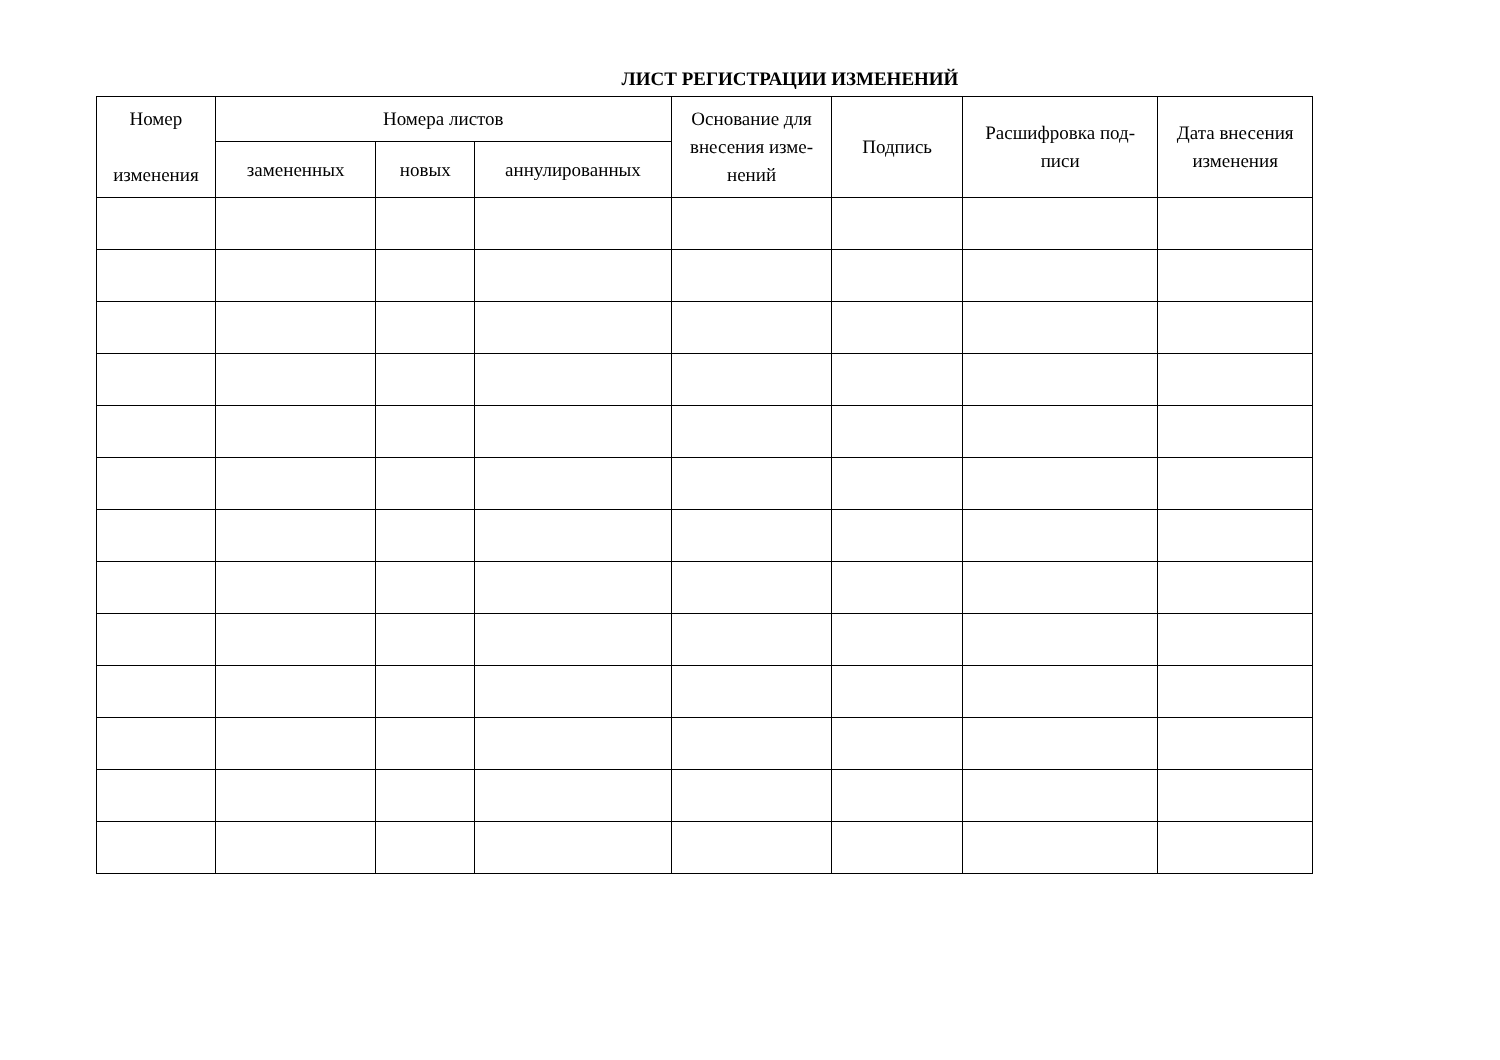ЛИСТ РЕГИСТРАЦИИ ИЗМЕНЕНИЙ
| Номер изменения | Номера листов | | | Основание для внесения изме-нений | Подпись | Расшифровка под-писи | Дата внесения изменения |
| --- | --- | --- | --- | --- | --- | --- | --- |
| | замененных | новых | аннулированных | | | | |